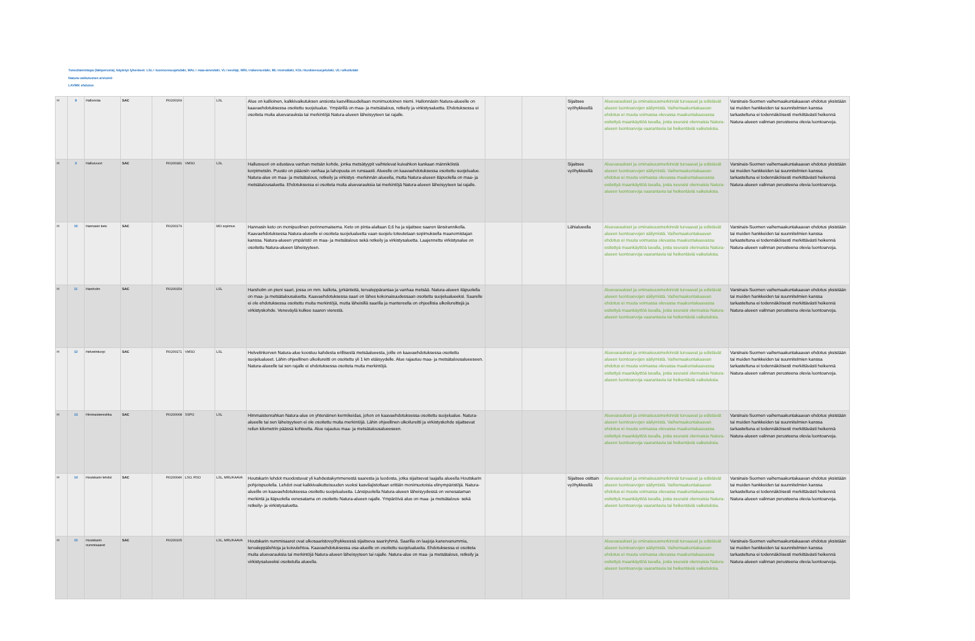Toteuttamistapa (lakiperusta), käytetyt lyhenteet: LSL= luonnonsuojelulaki, MAL= maa-aineslaki, VL=vesilaji, MRL=rakennuslaki, ML=metsälaki, KSL=koskiensuojelulaki, UL=ulkoilulaki
Natura-vaikutusten arviointi
LAVMK ehdotus
| H | 8 | Hallonnäs | SAC | FI0200169 | | LSL | Alue on kallioinen, kalkkivaikutuksen ansiosta kasvillisuudeltaan monimuotoinen niemi. Hallonnäsin Natura-alueelle on kaavaehdotuksessa osoitettu suojelualue. Ympärillä on maa- ja metsätalous, retkeily ja virkistysaluetta. Ehdotuksessa ei osoiteta muita aluevarauksia tai merkintöjä Natura-alueen läheisyyteen tai rajalle. | | | Sijaitsee vyöhykkeellä | Aluevaraukset ja ominaisuusmerkinnät turvaavat ja edistävät alueen luontoarvojen säilymistä. Vaihemaakuntakaavan ehdotus ei muuta voimassa olevassa maakuntakaavassa esitettyä maankäyttöä tavalla, josta seuraisi olennaisia Natura-alueen luontoarvoja vaarantavia tai heikentäviä vaikutuksia. | Varsinais-Suomen vaihemaakuntakaavan ehdotus yksistään tai muiden hankkeiden tai suunnitelmien kanssa tarkasteltuna ei todennäköisesti merkittävästi heikennä Natura-alueen valinnan perusteena olevia luontoarvoja. |
| H | 9 | Hallusvuori | SAC | FI0200181 | VMSO | LSL | Hallusvuori on edustava vanhan metsän kohde, jonka metsätyypit vaihtelevat kuivahkon kankaan männiköistä korpimetsiin. Puusto on pääosin vanhaa ja lahopuuta on runsaasti. Alueelle on kaavaehdotuksessa osoitettu suojelualue. Natura-alue on maa- ja metsätalous, retkeily ja virkistys -merkinnän alueella, mutta Natura-alueen itäpuolella on maa- ja metsätalousaluetta. Ehdotuksessa ei osoiteta muita aluevarauksia tai merkintöjä Natura-alueen läheisyyteen tai rajalle. | | | Sijaitsee vyöhykkeellä | Aluevaraukset ja ominaisuusmerkinnät turvaavat ja edistävät alueen luontoarvojen säilymistä. Vaihemaakuntakaavan ehdotus ei muuta voimassa olevassa maakuntakaavassa esitettyä maankäyttöä tavalla, josta seuraisi olennaisia Natura-alueen luontoarvoja vaarantavia tai heikentäviä vaikutuksia. | Varsinais-Suomen vaihemaakuntakaavan ehdotus yksistään tai muiden hankkeiden tai suunnitelmien kanssa tarkasteltuna ei todennäköisesti merkittävästi heikennä Natura-alueen valinnan perusteena olevia luontoarvoja. |
| H | 10 | Hannasin keto | SAC | FI0200179 | | MO sopimus | Hannasin keto on monipuolinen perinnemaisema. Keto on pinta-alaltaan 0,6 ha ja sijaitsee saaren länsirannikolla. Kaavaehdotuksessa Natura-alueelle ei osoiteta suojelualuetta vaan suojelu toteutetaan sopimuksella maanomistajan kanssa. Natura-alueen ympäristö on maa- ja metsätalous sekä retkeily ja virkistysaluetta. Laajennettu virkistysalue on osoitettu Natura-alueen läheisyyteen. | | | Lähialueella | Aluevaraukset ja ominaisuusmerkinnät turvaavat ja edistävät alueen luontoarvojen säilymistä. Vaihemaakuntakaavan ehdotus ei muuta voimassa olevassa maakuntakaavassa esitettyä maankäyttöä tavalla, josta seuraisi olennaisia Natura-alueen luontoarvoja vaarantavia tai heikentäviä vaikutuksia. | Varsinais-Suomen vaihemaakuntakaavan ehdotus yksistään tai muiden hankkeiden tai suunnitelmien kanssa tarkasteltuna ei todennäköisesti merkittävästi heikennä Natura-alueen valinnan perusteena olevia luontoarvoja. |
| H | 11 | Harsholm | SAC | FI0200154 | | LSL | Harsholm on pieni saari, jossa on mm. kalliota, jyrkänteitä, tervaleppärantaa ja vanhaa metsää. Natura-alueen itäpuolella on maa- ja metsätalousaluetta. Kaavaehdotuksessa saari on lähes kokonaisuudessaan osoitettu suojelualueeksi. Saarelle ei ole ehdotuksessa osoitettu muita merkintöjä, mutta läheisillä saarilla ja mantereella on ohjeellisia ulkoilureittejä ja virkistyskohde. Veneväylä kulkee saaren vierestä. | | | | Aluevaraukset ja ominaisuusmerkinnät turvaavat ja edistävät alueen luontoarvojen säilymistä. Vaihemaakuntakaavan ehdotus ei muuta voimassa olevassa maakuntakaavassa esitettyä maankäyttöä tavalla, josta seuraisi olennaisia Natura-alueen luontoarvoja vaarantavia tai heikentäviä vaikutuksia. | Varsinais-Suomen vaihemaakuntakaavan ehdotus yksistään tai muiden hankkeiden tai suunnitelmien kanssa tarkasteltuna ei todennäköisesti merkittävästi heikennä Natura-alueen valinnan perusteena olevia luontoarvoja. |
| H | 12 | Helvetinkorpi | SAC | FI0200171 | VMSO | LSL | Helvetinkorven Natura-alue koostuu kahdesta erillisestä metsäalueesta, joille on kaavaehdotuksessa osoitettu suojelualueet. Lähin ohjeellinen ulkoilureitti on osoitettu yli 1 km etäisyydelle. Alue rajautuu maa- ja metsätalousalueeseen. Natura-alueelle tai sen rajalle ei ehdotuksessa osoiteta muita merkintöjä. | | | | Aluevaraukset ja ominaisuusmerkinnät turvaavat ja edistävät alueen luontoarvojen säilymistä. Vaihemaakuntakaavan ehdotus ei muuta voimassa olevassa maakuntakaavassa esitettyä maankäyttöä tavalla, josta seuraisi olennaisia Natura-alueen luontoarvoja vaarantavia tai heikentäviä vaikutuksia. | Varsinais-Suomen vaihemaakuntakaavan ehdotus yksistään tai muiden hankkeiden tai suunnitelmien kanssa tarkasteltuna ei todennäköisesti merkittävästi heikennä Natura-alueen valinnan perusteena olevia luontoarvoja. |
| H | 13 | Himmaistenrahka | SAC | FI0200008 | SSPO | LSL | Himmaistenrahkan Natura-alue on yhtenäinen kermikeidas, johon on kaavaehdotuksessa osoitettu suojelualue. Natura-alueelle tai sen läheisyyteen ei ole osoitettu muita merkintöjä. Lähin ohjeellinen ulkoilureitti ja virkistyskohde sijaitsevat reilun kilometrin päässä kohteelta. Alue rajautuu maa- ja metsätalousalueeseen. | | | | Aluevaraukset ja ominaisuusmerkinnät turvaavat ja edistävät alueen luontoarvojen säilymistä. Vaihemaakuntakaavan ehdotus ei muuta voimassa olevassa maakuntakaavassa esitettyä maankäyttöä tavalla, josta seuraisi olennaisia Natura-alueen luontoarvoja vaarantavia tai heikentäviä vaikutuksia. | Varsinais-Suomen vaihemaakuntakaavan ehdotus yksistään tai muiden hankkeiden tai suunnitelmien kanssa tarkasteltuna ei todennäköisesti merkittävästi heikennä Natura-alueen valinnan perusteena olevia luontoarvoja. |
| H | 14 | Houtskarin lehdot | SAC | FI0200046 | LSO, RSO | LSL, MRL/KAAVA | Houtskarin lehdot muodostuvat yli kahdestakymmenestä saaresta ja luodosta, jotka sijaitsevat laajalla alueella Houtskarin pohjoispuolella. Lehdot ovat kalkkivaikutteisuuden vuoksi kasvilajistoltaan erittäin monimuotoisia elinympäristöjä. Natura-alueille on kaavaehdotuksessa osoitettu suojelualueita. Länsipuolella Natura-alueen läheisyydessä on venesataman merkintä ja itäpuolella venesatama on osoitettu Natura-alueen rajalle. Ympäröivä alue on maa- ja metsätalous- sekä retkeily- ja virkistysaluetta. | | | Sijaitsee osittain vyöhykkeellä | Aluevaraukset ja ominaisuusmerkinnät turvaavat ja edistävät alueen luontoarvojen säilymistä. Vaihemaakuntakaavan ehdotus ei muuta voimassa olevassa maakuntakaavassa esitettyä maankäyttöä tavalla, josta seuraisi olennaisia Natura-alueen luontoarvoja vaarantavia tai heikentäviä vaikutuksia. | Varsinais-Suomen vaihemaakuntakaavan ehdotus yksistään tai muiden hankkeiden tai suunnitelmien kanssa tarkasteltuna ei todennäköisesti merkittävästi heikennä Natura-alueen valinnan perusteena olevia luontoarvoja. |
| H | 15 | Houtskarin nummisaaret | SAC | FI0200105 | | LSL, MRL/KAAVA | Houtskarin nummisaaret ovat ulkosaaristovyöhykkeessä sijaitseva saariryhmä. Saarilla on laajoja kanervanummia, tervaleppälehtoja ja koivulehtoa. Kaavaehdotuksessa osa-alueille on osoitettu suojelualueita. Ehdotuksessa ei osoiteta muita aluevarauksia tai merkintöjä Natura-alueen läheisyyteen tai rajalle. Natura-alue on maa- ja metsätalous, retkeily ja virkistysalueeksi osoitetulla alueella. | | | | Aluevaraukset ja ominaisuusmerkinnät turvaavat ja edistävät alueen luontoarvojen säilymistä. Vaihemaakuntakaavan ehdotus ei muuta voimassa olevassa maakuntakaavassa esitettyä maankäyttöä tavalla, josta seuraisi olennaisia Natura-alueen luontoarvoja vaarantavia tai heikentäviä vaikutuksia. | Varsinais-Suomen vaihemaakuntakaavan ehdotus yksistään tai muiden hankkeiden tai suunnitelmien kanssa tarkasteltuna ei todennäköisesti merkittävästi heikennä Natura-alueen valinnan perusteena olevia luontoarvoja. |